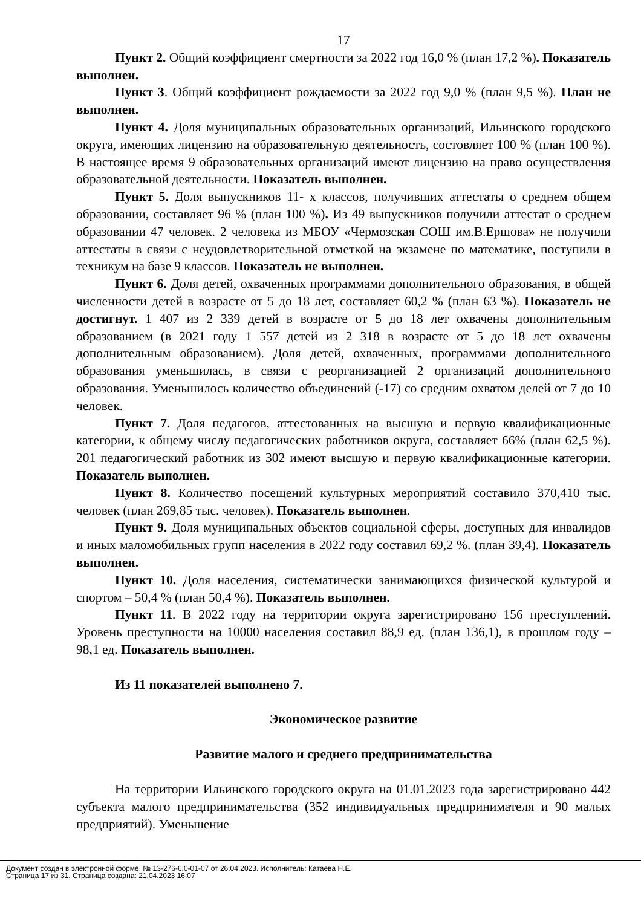17
Пункт 2. Общий коэффициент смертности за 2022 год 16,0 % (план 17,2 %). Показатель выполнен.
Пункт 3. Общий коэффициент рождаемости за 2022 год 9,0 % (план 9,5 %). План не выполнен.
Пункт 4. Доля муниципальных образовательных организаций, Ильинского городского округа, имеющих лицензию на образовательную деятельность, состовляет 100 % (план 100 %). В настоящее время 9 образовательных организаций имеют лицензию на право осуществления образовательной деятельности. Показатель выполнен.
Пункт 5. Доля выпускников 11- х классов, получивших аттестаты о среднем общем образовании, составляет 96 % (план 100 %). Из 49 выпускников получили аттестат о среднем образовании 47 человек. 2 человека из МБОУ «Чермозская СОШ им.В.Ершова» не получили аттестаты в связи с неудовлетворительной отметкой на экзамене по математике, поступили в техникум на базе 9 классов. Показатель не выполнен.
Пункт 6. Доля детей, охваченных программами дополнительного образования, в общей численности детей в возрасте от 5 до 18 лет, составляет 60,2 % (план 63 %). Показатель не достигнут. 1 407 из 2 339 детей в возрасте от 5 до 18 лет охвачены дополнительным образованием (в 2021 году 1 557 детей из 2 318 в возрасте от 5 до 18 лет охвачены дополнительным образованием). Доля детей, охваченных, программами дополнительного образования уменьшилась, в связи с реорганизацией 2 организаций дополнительного образования. Уменьшилось количество объединений (-17) со средним охватом делей от 7 до 10 человек.
Пункт 7. Доля педагогов, аттестованных на высшую и первую квалификационные категории, к общему числу педагогических работников округа, составляет 66% (план 62,5 %). 201 педагогический работник из 302 имеют высшую и первую квалификационные категории. Показатель выполнен.
Пункт 8. Количество посещений культурных мероприятий составило 370,410 тыс. человек (план 269,85 тыс. человек). Показатель выполнен.
Пункт 9. Доля муниципальных объектов социальной сферы, доступных для инвалидов и иных маломобильных групп населения в 2022 году составил 69,2 %. (план 39,4). Показатель выполнен.
Пункт 10. Доля населения, систематически занимающихся физической культурой и спортом – 50,4 % (план 50,4 %). Показатель выполнен.
Пункт 11. В 2022 году на территории округа зарегистрировано 156 преступлений. Уровень преступности на 10000 населения составил 88,9 ед. (план 136,1), в прошлом году – 98,1 ед. Показатель выполнен.
Из 11 показателей выполнено 7.
Экономическое развитие
Развитие малого и среднего предпринимательства
На территории Ильинского городского округа на 01.01.2023 года зарегистрировано 442 субъекта малого предпринимательства (352 индивидуальных предпринимателя и 90 малых предприятий). Уменьшение
Документ создан в электронной форме. № 13-276-6.0-01-07 от 26.04.2023. Исполнитель: Катаева Н.Е.
Страница 17 из 31. Страница создана: 21.04.2023 16:07